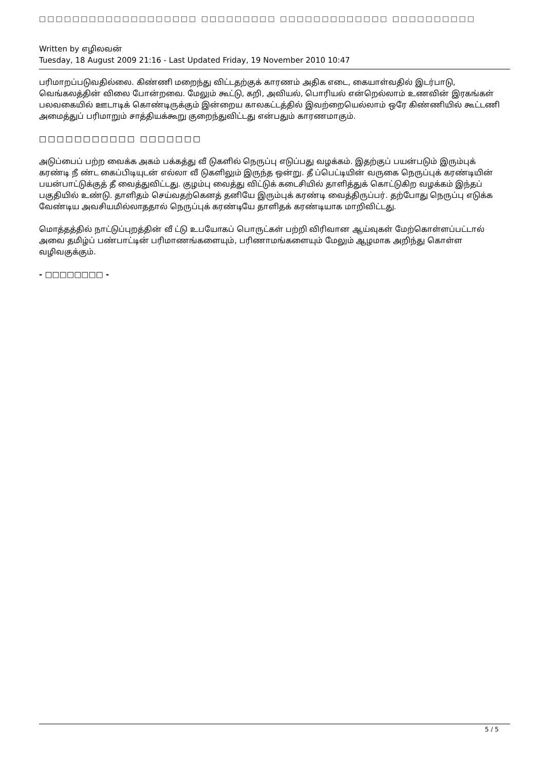□□□□□□□□□□□□□□□□□□□ □□□□□□□□□ □□□□□□□□□□□□□ □□□□□□□□□□
Written by எழிலவன்
Tuesday, 18 August 2009 21:16 - Last Updated Friday, 19 November 2010 10:47
பரிமாறப்படுவதில்லை. கிண்ணி மறைந்து விட்டதற்குக் காரணம் அதிக எடை, கையாள்வதில் இடர்பாடு, வெங்கலத்தின் விலை போன்றவை. மேலும் கூட்டு, கறி, அவியல், பொரியல் என்றெல்லாம் உணவின் இரகங்கள் பலவகையில் ஊடாடிக் கொண்டிருக்கும் இன்றைய காலகட்டத்தில் இவற்றையெல்லாம் ஒரே கிண்ணியில் கூட்டணி அமைத்துப் பரிமாறும் சாத்தியக்கூறு குறைந்துவிட்டது என்பதும் காரணமாகும்.
□□□□□□□□□□□ □□□□□□□
அடுப்பைப் பற்ற வைக்க அகம் பக்கத்து வீ டுகளில் நெருப்பு எடுப்பது வழக்கம். இதற்குப் பயன்படும் இரும்புக் கரண்டி நீ ண்ட கைப்பிடியுடன் எல்லா வீ டுகளிலும் இருந்த ஒன்று. தீ ப்பெட்டியின் வருகை நெருப்புக் கரண்டியின் பயன்பாட்டுக்குத் தீ வைத்துவிட்டது. குழம்பு வைத்து விட்டுக் கடைசியில் தாளித்துக் கொட்டுகிற வழக்கம் இந்தப் பகுதியில் உண்டு. தாளிதம் செய்வதற்கெனத் தனியே இரும்புக் கரண்டி வைத்திருப்பர். தற்போது நெருப்பு எடுக்க வேண்டிய அவசியமில்லாததால் நெருப்புக் கரண்டியே தாளிதக் கரண்டியாக மாறிவிட்டது.
மொத்தத்தில் நாட்டுப்புறத்தின் வீ ட்டு உபயோகப் பொருட்கள் பற்றி விரிவான ஆய்வுகள் மேற்கொள்ளப்பட்டால் அவை தமிழ்ப் பண்பாட்டின் பரிமாணங்களையும், பரிணாமங்களையும் மேலும் ஆழமாக அறிந்து கொள்ள வழிவகுக்கும்.
- □□□□□□□□ -
5 / 5